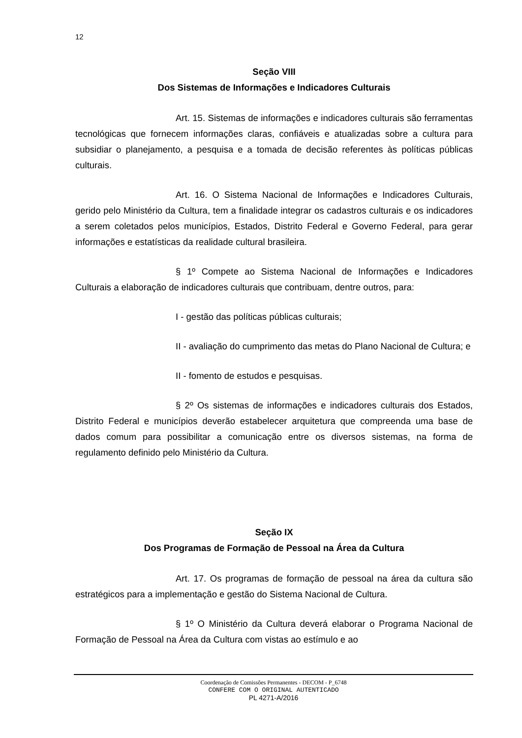12
Seção VIII
Dos Sistemas de Informações e Indicadores Culturais
Art. 15. Sistemas de informações e indicadores culturais são ferramentas tecnológicas que fornecem informações claras, confiáveis e atualizadas sobre a cultura para subsidiar o planejamento, a pesquisa e a tomada de decisão referentes às políticas públicas culturais.
Art. 16. O Sistema Nacional de Informações e Indicadores Culturais, gerido pelo Ministério da Cultura, tem a finalidade integrar os cadastros culturais e os indicadores a serem coletados pelos municípios, Estados, Distrito Federal e Governo Federal, para gerar informações e estatísticas da realidade cultural brasileira.
§ 1º Compete ao Sistema Nacional de Informações e Indicadores Culturais a elaboração de indicadores culturais que contribuam, dentre outros, para:
I - gestão das políticas públicas culturais;
II - avaliação do cumprimento das metas do Plano Nacional de Cultura; e
II - fomento de estudos e pesquisas.
§ 2º Os sistemas de informações e indicadores culturais dos Estados, Distrito Federal e municípios deverão estabelecer arquitetura que compreenda uma base de dados comum para possibilitar a comunicação entre os diversos sistemas, na forma de regulamento definido pelo Ministério da Cultura.
Seção IX
Dos Programas de Formação de Pessoal na Área da Cultura
Art. 17. Os programas de formação de pessoal na área da cultura são estratégicos para a implementação e gestão do Sistema Nacional de Cultura.
§ 1º O Ministério da Cultura deverá elaborar o Programa Nacional de Formação de Pessoal na Área da Cultura com vistas ao estímulo e ao
Coordenação de Comissões Permanentes - DECOM - P_6748
CONFERE COM O ORIGINAL AUTENTICADO
PL 4271-A/2016